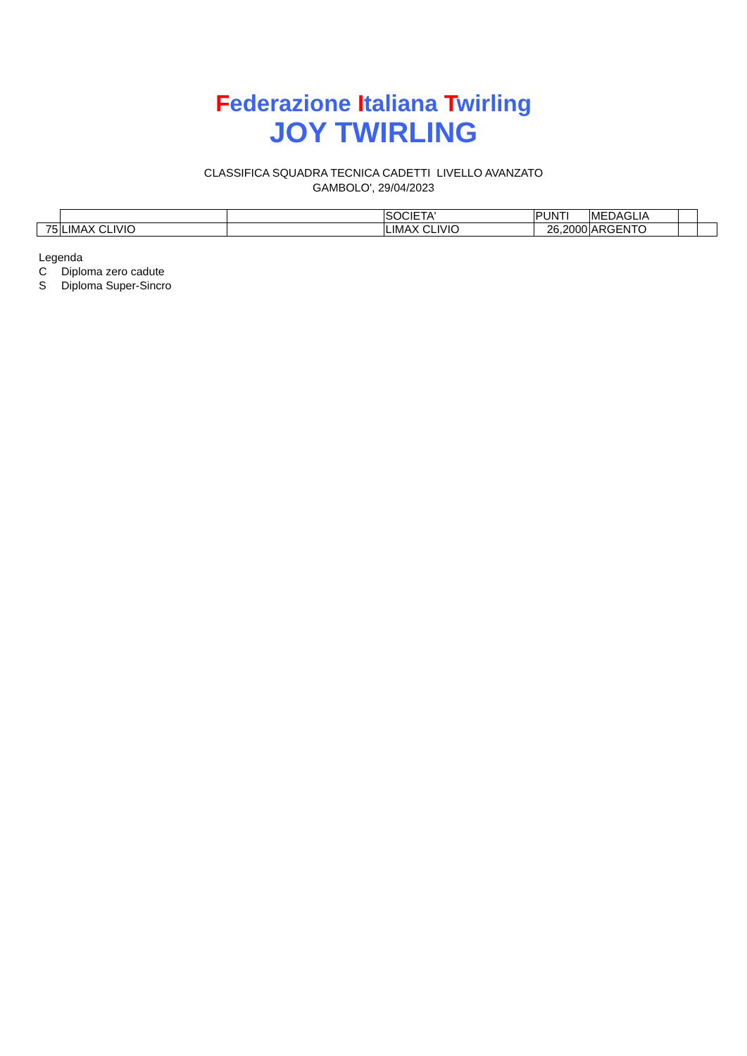Federazione Italiana Twirling
JOY TWIRLING
CLASSIFICA SQUADRA TECNICA CADETTI LIVELLO AVANZATO
GAMBOLO', 29/04/2023
| | | | SOCIETA' | PUNTI | MEDAGLIA | | |
| 75 | LIMAX CLIVIO | | LIMAX CLIVIO | 26,2000 | ARGENTO | | |
Legenda
C Diploma zero cadute
S Diploma Super-Sincro